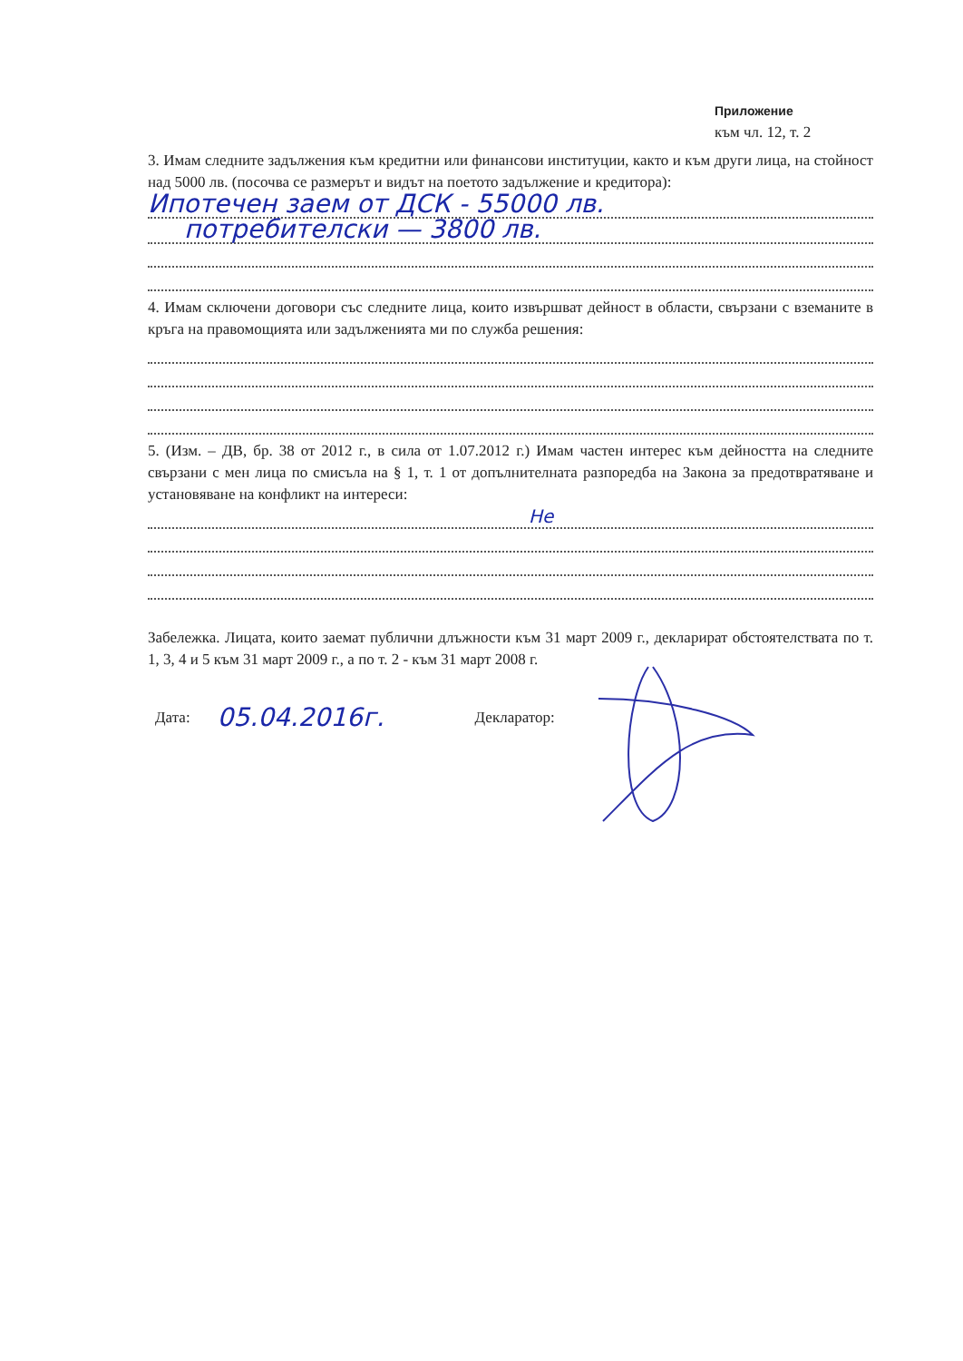Приложение
към чл. 12, т. 2
3. Имам следните задължения към кредитни или финансови институции, както и към други лица, на стойност над 5000 лв. (посочва се размерът и видът на поетото задължение и кредитора):
Ипотечен заем от ДСК - 55000 лв.
потребителски — 3800 лв.
4. Имам сключени договори със следните лица, които извършват дейност в области, свързани с вземаните в кръга на правомощията или задълженията ми по служба решения:
5. (Изм. – ДВ, бр. 38 от 2012 г., в сила от 1.07.2012 г.) Имам частен интерес към дейността на следните свързани с мен лица по смисъла на § 1, т. 1 от допълнителната разпоредба на Закона за предотвратяване и установяване на конфликт на интереси:
Не
Забележка. Лицата, които заемат публични длъжности към 31 март 2009 г., декларират обстоятелствата по т. 1, 3, 4 и 5 към 31 март 2009 г., а по т. 2 - към 31 март 2008 г.
Дата: 05.04.2016г. Декларатор: